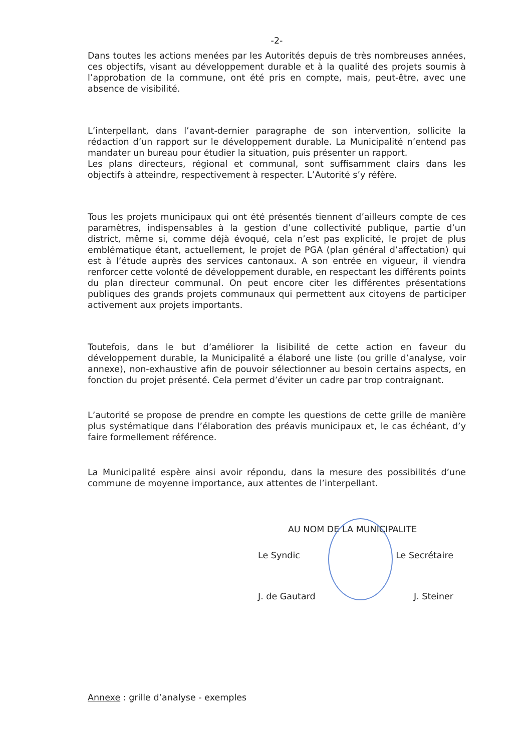-2-
Dans toutes les actions menées par les Autorités depuis de très nombreuses années, ces objectifs, visant au développement durable et à la qualité des projets soumis à l’approbation de la commune, ont été pris en compte, mais, peut-être, avec une absence de visibilité.
L’interpellant, dans l’avant-dernier paragraphe de son intervention, sollicite la rédaction d’un rapport sur le développement durable. La Municipalité n’entend pas mandater un bureau pour étudier la situation, puis présenter un rapport.
Les plans directeurs, régional et communal, sont suffisamment clairs dans les objectifs à atteindre, respectivement à respecter. L’Autorité s’y réfère.
Tous les projets municipaux qui ont été présentés tiennent d’ailleurs compte de ces paramètres, indispensables à la gestion d’une collectivité publique, partie d’un district, même si, comme déjà évoqué, cela n’est pas explicité, le projet de plus emblématique étant, actuellement, le projet de PGA (plan général d’affectation) qui est à l’étude auprès des services cantonaux. A son entrée en vigueur, il viendra renforcer cette volonté de développement durable, en respectant les différents points du plan directeur communal. On peut encore citer les différentes présentations publiques des grands projets communaux qui permettent aux citoyens de participer activement aux projets importants.
Toutefois, dans le but d’améliorer la lisibilité de cette action en faveur du développement durable, la Municipalité a élaboré une liste (ou grille d’analyse, voir annexe), non-exhaustive afin de pouvoir sélectionner au besoin certains aspects, en fonction du projet présenté. Cela permet d’éviter un cadre par trop contraignant.
L’autorité se propose de prendre en compte les questions de cette grille de manière plus systématique dans l’élaboration des préavis municipaux et, le cas échéant, d’y faire formellement référence.
La Municipalité espère ainsi avoir répondu, dans la mesure des possibilités d’une commune de moyenne importance, aux attentes de l’interpellant.
AU NOM DE LA MUNICIPALITE
Le Syndic Le Secrétaire
J. de Gautard J. Steiner
Annexe : grille d’analyse - exemples